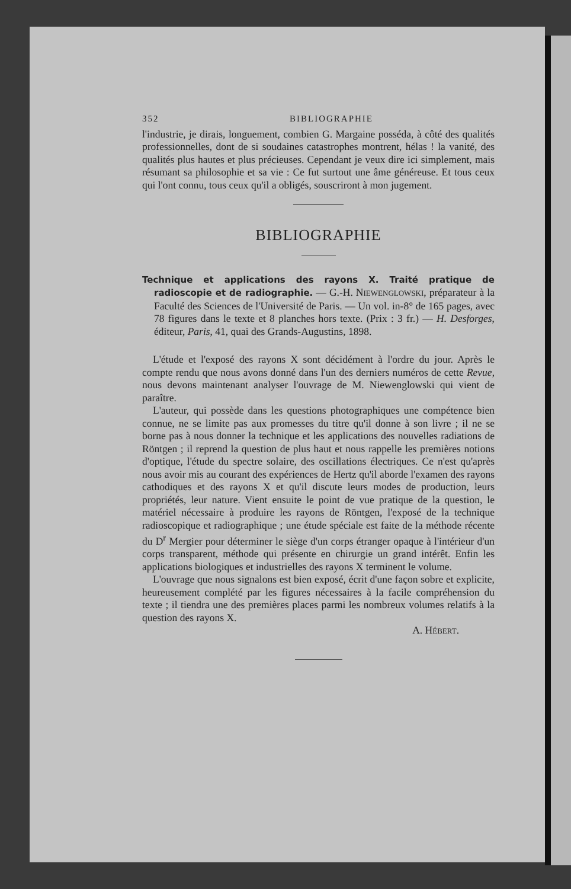352 BIBLIOGRAPHIE
l'industrie, je dirais, longuement, combien G. Margaine posséda, à côté des qualités professionnelles, dont de si soudaines catastrophes montrent, hélas ! la vanité, des qualités plus hautes et plus précieuses. Cependant je veux dire ici simplement, mais résumant sa philosophie et sa vie : Ce fut surtout une âme généreuse. Et tous ceux qui l'ont connu, tous ceux qu'il a obligés, souscriront à mon jugement.
BIBLIOGRAPHIE
Technique et applications des rayons X. Traité pratique de radioscopie et de radiographie. — G.-H. NIEWENGLOWSKI, préparateur à la Faculté des Sciences de l'Université de Paris. — Un vol. in-8° de 165 pages, avec 78 figures dans le texte et 8 planches hors texte. (Prix : 3 fr.) — H. Desforges, éditeur, Paris, 41, quai des Grands-Augustins, 1898.
L'étude et l'exposé des rayons X sont décidément à l'ordre du jour. Après le compte rendu que nous avons donné dans l'un des derniers numéros de cette Revue, nous devons maintenant analyser l'ouvrage de M. Niewenglowski qui vient de paraître.
L'auteur, qui possède dans les questions photographiques une compétence bien connue, ne se limite pas aux promesses du titre qu'il donne à son livre ; il ne se borne pas à nous donner la technique et les applications des nouvelles radiations de Röntgen ; il reprend la question de plus haut et nous rappelle les premières notions d'optique, l'étude du spectre solaire, des oscillations électriques. Ce n'est qu'après nous avoir mis au courant des expériences de Hertz qu'il aborde l'examen des rayons cathodiques et des rayons X et qu'il discute leurs modes de production, leurs propriétés, leur nature. Vient ensuite le point de vue pratique de la question, le matériel nécessaire à produire les rayons de Röntgen, l'exposé de la technique radioscopique et radiographique ; une étude spéciale est faite de la méthode récente du D<sup>r</sup> Mergier pour déterminer le siège d'un corps étranger opaque à l'intérieur d'un corps transparent, méthode qui présente en chirurgie un grand intérêt. Enfin les applications biologiques et industrielles des rayons X terminent le volume.
L'ouvrage que nous signalons est bien exposé, écrit d'une façon sobre et explicite, heureusement complété par les figures nécessaires à la facile compréhension du texte ; il tiendra une des premières places parmi les nombreux volumes relatifs à la question des rayons X.
A. HÉBERT.